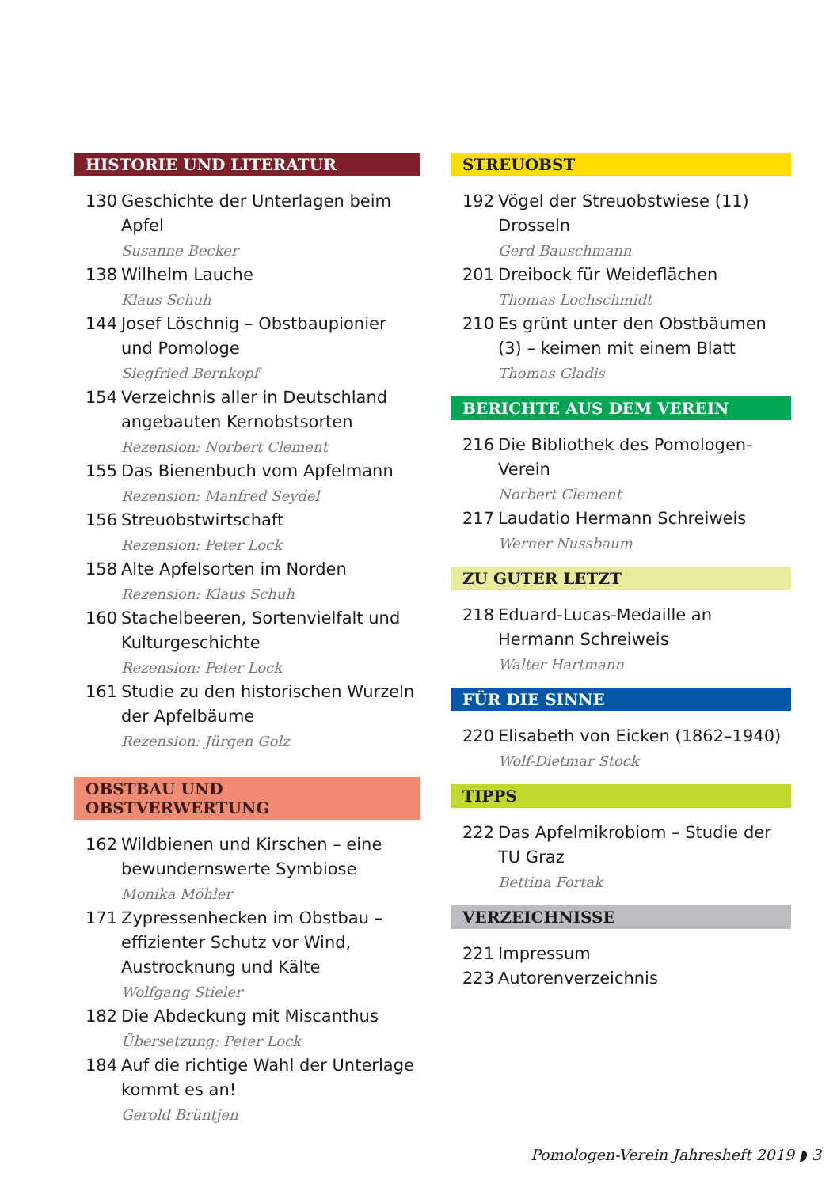HISTORIE UND LITERATUR
130 Geschichte der Unterlagen beim Apfel
Susanne Becker
138 Wilhelm Lauche
Klaus Schuh
144 Josef Löschnig – Obstbaupionier und Pomologe
Siegfried Bernkopf
154 Verzeichnis aller in Deutschland angebauten Kernobstsorten
Rezension: Norbert Clement
155 Das Bienenbuch vom Apfelmann
Rezension: Manfred Seydel
156 Streuobstwirtschaft
Rezension: Peter Lock
158 Alte Apfelsorten im Norden
Rezension: Klaus Schuh
160 Stachelbeeren, Sortenvielfalt und Kulturgeschichte
Rezension: Peter Lock
161 Studie zu den historischen Wurzeln der Apfelbäume
Rezension: Jürgen Golz
OBSTBAU UND OBSTVERWERTUNG
162 Wildbienen und Kirschen – eine bewundernswerte Symbiose
Monika Möhler
171 Zypressenhecken im Obstbau – effizienter Schutz vor Wind, Austrocknung und Kälte
Wolfgang Stieler
182 Die Abdeckung mit Miscanthus
Übersetzung: Peter Lock
184 Auf die richtige Wahl der Unterlage kommt es an!
Gerold Brüntjen
STREUOBST
192 Vögel der Streuobstwiese (11) Drosseln
Gerd Bauschmann
201 Dreibock für Weideflächen
Thomas Lochschmidt
210 Es grünt unter den Obstbäumen (3) – keimen mit einem Blatt
Thomas Gladis
BERICHTE AUS DEM VEREIN
216 Die Bibliothek des Pomologen-Verein
Norbert Clement
217 Laudatio Hermann Schreiweis
Werner Nussbaum
ZU GUTER LETZT
218 Eduard-Lucas-Medaille an Hermann Schreiweis
Walter Hartmann
FÜR DIE SINNE
220 Elisabeth von Eicken (1862–1940)
Wolf-Dietmar Stock
TIPPS
222 Das Apfelmikrobiom – Studie der TU Graz
Bettina Fortak
VERZEICHNISSE
221 Impressum
223 Autorenverzeichnis
Pomologen-Verein Jahresheft 2019 ◗ 3